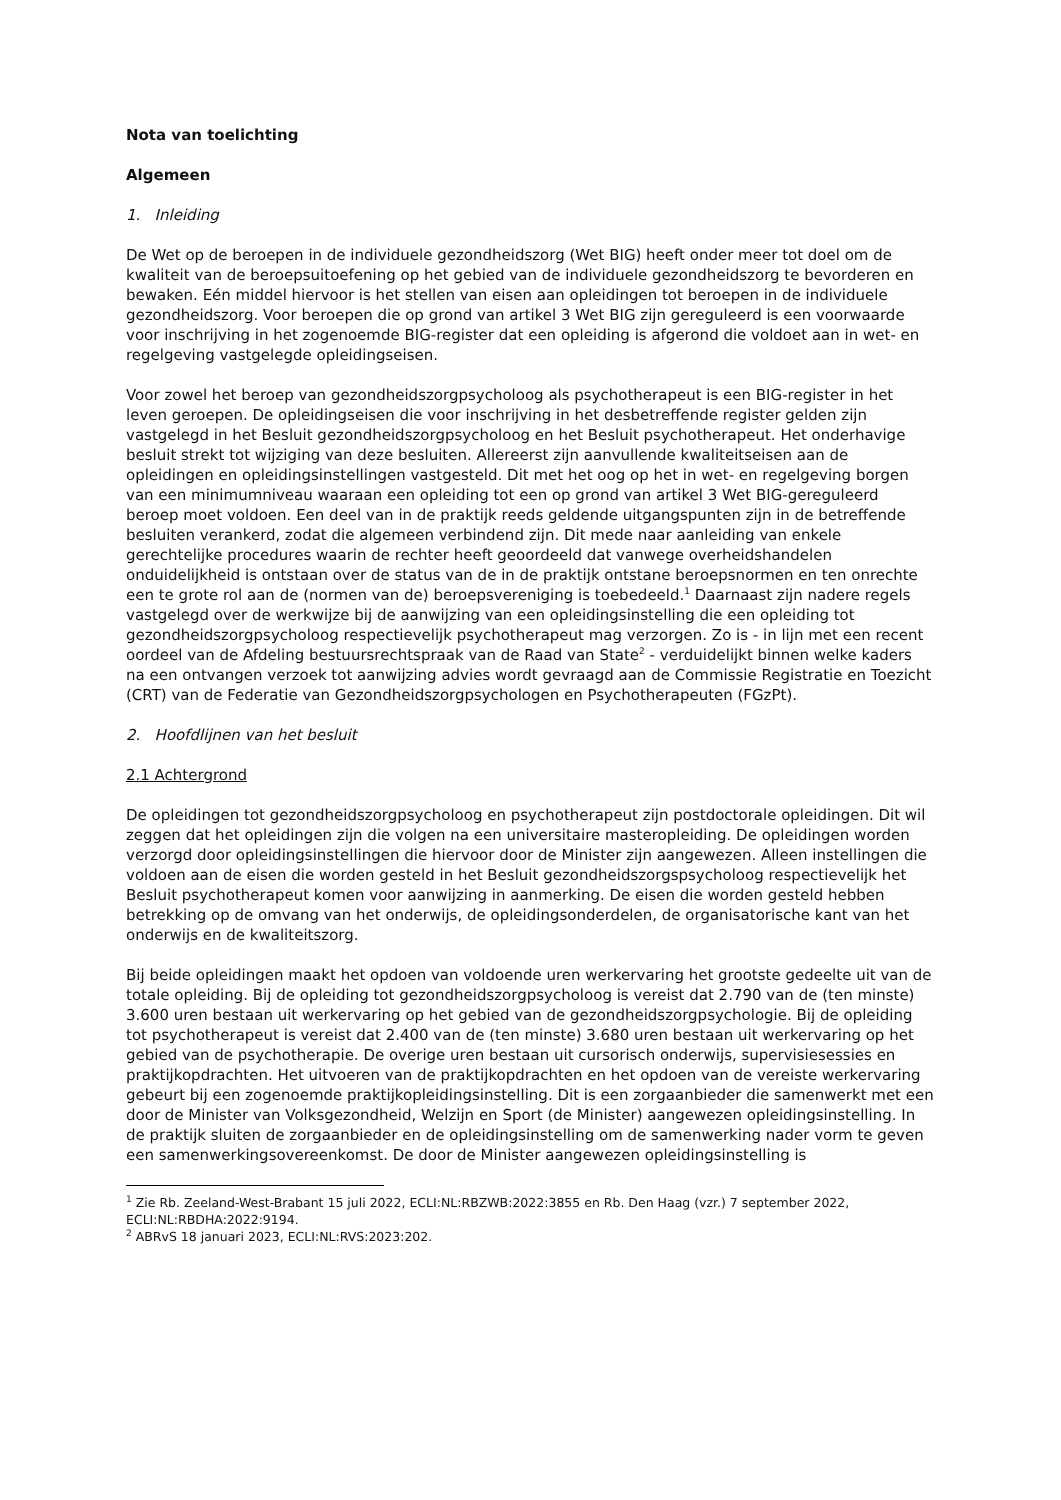Nota van toelichting
Algemeen
1. Inleiding
De Wet op de beroepen in de individuele gezondheidszorg (Wet BIG) heeft onder meer tot doel om de kwaliteit van de beroepsuitoefening op het gebied van de individuele gezondheidszorg te bevorderen en bewaken. Eén middel hiervoor is het stellen van eisen aan opleidingen tot beroepen in de individuele gezondheidszorg. Voor beroepen die op grond van artikel 3 Wet BIG zijn gereguleerd is een voorwaarde voor inschrijving in het zogenoemde BIG-register dat een opleiding is afgerond die voldoet aan in wet- en regelgeving vastgelegde opleidingseisen.
Voor zowel het beroep van gezondheidszorgpsycholoog als psychotherapeut is een BIG-register in het leven geroepen. De opleidingseisen die voor inschrijving in het desbetreffende register gelden zijn vastgelegd in het Besluit gezondheidszorgpsycholoog en het Besluit psychotherapeut. Het onderhavige besluit strekt tot wijziging van deze besluiten. Allereerst zijn aanvullende kwaliteitseisen aan de opleidingen en opleidingsinstellingen vastgesteld. Dit met het oog op het in wet- en regelgeving borgen van een minimumniveau waaraan een opleiding tot een op grond van artikel 3 Wet BIG-gereguleerd beroep moet voldoen. Een deel van in de praktijk reeds geldende uitgangspunten zijn in de betreffende besluiten verankerd, zodat die algemeen verbindend zijn. Dit mede naar aanleiding van enkele gerechtelijke procedures waarin de rechter heeft geoordeeld dat vanwege overheidshandelen onduidelijkheid is ontstaan over de status van de in de praktijk ontstane beroepsnormen en ten onrechte een te grote rol aan de (normen van de) beroepsvereniging is toebedeeld.<sup>1</sup> Daarnaast zijn nadere regels vastgelegd over de werkwijze bij de aanwijzing van een opleidingsinstelling die een opleiding tot gezondheidszorgpsycholoog respectievelijk psychotherapeut mag verzorgen. Zo is - in lijn met een recent oordeel van de Afdeling bestuursrechtspraak van de Raad van State<sup>2</sup> - verduidelijkt binnen welke kaders na een ontvangen verzoek tot aanwijzing advies wordt gevraagd aan de Commissie Registratie en Toezicht (CRT) van de Federatie van Gezondheidszorgpsychologen en Psychotherapeuten (FGzPt).
2. Hoofdlijnen van het besluit
2.1 Achtergrond
De opleidingen tot gezondheidszorgpsycholoog en psychotherapeut zijn postdoctorale opleidingen. Dit wil zeggen dat het opleidingen zijn die volgen na een universitaire masteropleiding. De opleidingen worden verzorgd door opleidingsinstellingen die hiervoor door de Minister zijn aangewezen. Alleen instellingen die voldoen aan de eisen die worden gesteld in het Besluit gezondheidszorgspsycholoog respectievelijk het Besluit psychotherapeut komen voor aanwijzing in aanmerking. De eisen die worden gesteld hebben betrekking op de omvang van het onderwijs, de opleidingsonderdelen, de organisatorische kant van het onderwijs en de kwaliteitszorg.
Bij beide opleidingen maakt het opdoen van voldoende uren werkervaring het grootste gedeelte uit van de totale opleiding. Bij de opleiding tot gezondheidszorgpsycholoog is vereist dat 2.790 van de (ten minste) 3.600 uren bestaan uit werkervaring op het gebied van de gezondheidszorgpsychologie. Bij de opleiding tot psychotherapeut is vereist dat 2.400 van de (ten minste) 3.680 uren bestaan uit werkervaring op het gebied van de psychotherapie. De overige uren bestaan uit cursorisch onderwijs, supervisiesessies en praktijkopdrachten. Het uitvoeren van de praktijkopdrachten en het opdoen van de vereiste werkervaring gebeurt bij een zogenoemde praktijkopleidingsinstelling. Dit is een zorgaanbieder die samenwerkt met een door de Minister van Volksgezondheid, Welzijn en Sport (de Minister) aangewezen opleidingsinstelling. In de praktijk sluiten de zorgaanbieder en de opleidingsinstelling om de samenwerking nader vorm te geven een samenwerkingsovereenkomst. De door de Minister aangewezen opleidingsinstelling is
<sup>1</sup> Zie Rb. Zeeland-West-Brabant 15 juli 2022, ECLI:NL:RBZWB:2022:3855 en Rb. Den Haag (vzr.) 7 september 2022, ECLI:NL:RBDHA:2022:9194.
<sup>2</sup> ABRvS 18 januari 2023, ECLI:NL:RVS:2023:202.